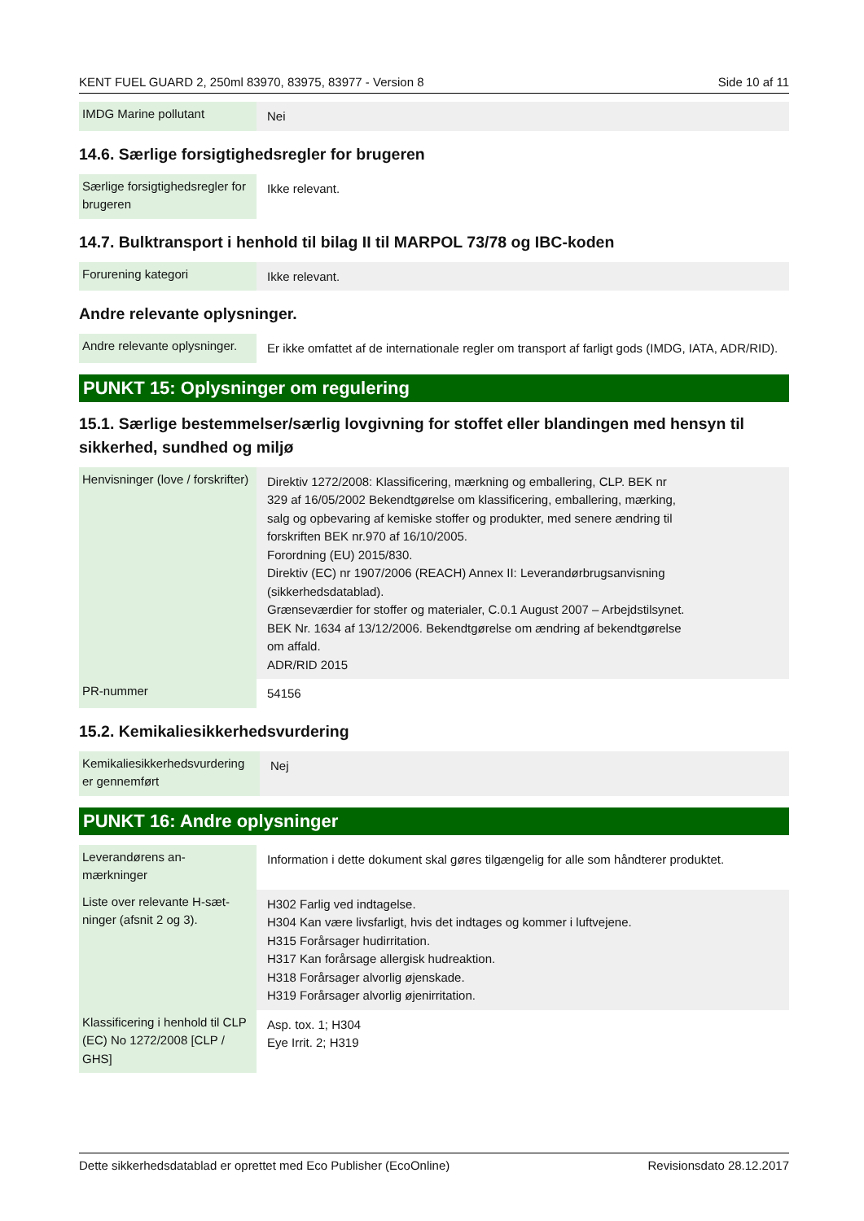KENT FUEL GUARD 2, 250ml 83970, 83975, 83977 - Version 8 Side 10 af 11
| IMDG Marine pollutant | Nei |
14.6. Særlige forsigtighedsregler for brugeren
| Særlige forsigtighedsregler for brugeren | Ikke relevant. |
14.7. Bulktransport i henhold til bilag II til MARPOL 73/78 og IBC-koden
| Forurening kategori | Ikke relevant. |
Andre relevante oplysninger.
| Andre relevante oplysninger. | Er ikke omfattet af de internationale regler om transport af farligt gods (IMDG, IATA, ADR/RID). |
PUNKT 15: Oplysninger om regulering
15.1. Særlige bestemmelser/særlig lovgivning for stoffet eller blandingen med hensyn til sikkerhed, sundhed og miljø
| Henvisninger (love / forskrifter) | Direktiv 1272/2008: Klassificering, mærkning og emballering, CLP. BEK nr 329 af 16/05/2002 Bekendtgørelse om klassificering, emballering, mærking, salg og opbevaring af kemiske stoffer og produkter, med senere ændring til forskriften BEK nr.970 af 16/10/2005. Forordning (EU) 2015/830. Direktiv (EC) nr 1907/2006 (REACH) Annex II: Leverandørbrugsanvisning (sikkerhedsdatablad). Grænseværdier for stoffer og materialer, C.0.1 August 2007 – Arbejdstilsynet. BEK Nr. 1634 af 13/12/2006. Bekendtgørelse om ændring af bekendtgørelse om affald. ADR/RID 2015 |
| PR-nummer | 54156 |
15.2. Kemikaliesikkerhedsvurdering
| Kemikaliesikkerhedsvurdering er gennemført | Nej |
PUNKT 16: Andre oplysninger
| Leverandørens an- mærkninger | Information i dette dokument skal gøres tilgængelig for alle som håndterer produktet. |
| Liste over relevante H-sæt- ninger (afsnit 2 og 3). | H302 Farlig ved indtagelse. H304 Kan være livsfarligt, hvis det indtages og kommer i luftvejene. H315 Forårsager hudirritation. H317 Kan forårsage allergisk hudreaktion. H318 Forårsager alvorlig øjenskade. H319 Forårsager alvorlig øjenirritation. |
| Klassificering i henhold til CLP (EC) No 1272/2008 [CLP / GHS] | Asp. tox. 1; H304 Eye Irrit. 2; H319 |
Dette sikkerhedsdatablad er oprettet med Eco Publisher (EcoOnline) Revisionsdato 28.12.2017